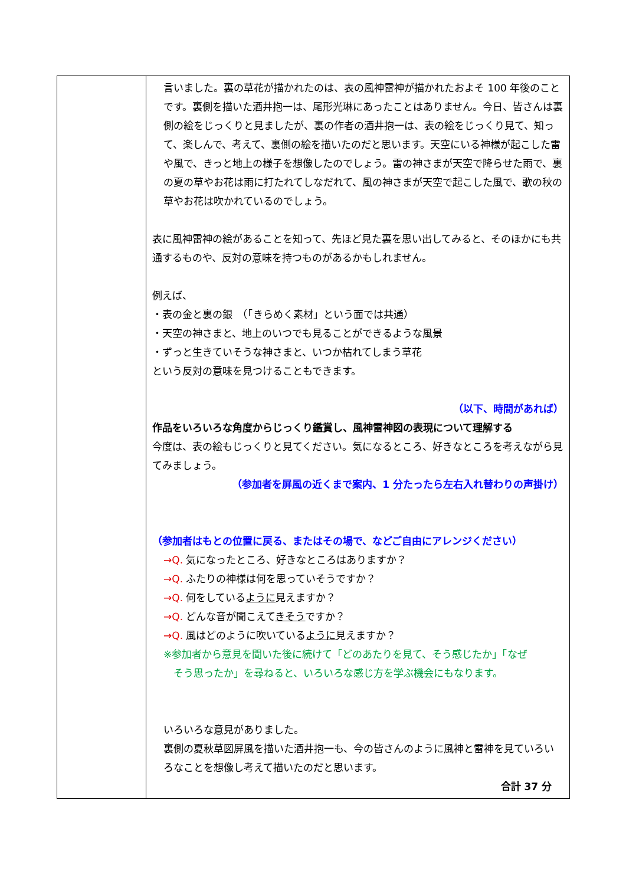| | 言いました。裏の草花が描かれたのは、表の風神雷神が描かれたおよそ 100 年後のことです。裏側を描いた酒井抱一は、尾形光琳にあったことはありません。今日、皆さんは裏側の絵をじっくりと見ましたが、裏の作者の酒井抱一は、表の絵をじっくり見て、知って、楽しんで、考えて、裏側の絵を描いたのだと思います。天空にいる神様が起こした雷や風で、きっと地上の様子を想像したのでしょう。雷の神さまが天空で降らせた雨で、裏の夏の草やお花は雨に打たれてしなだれて、風の神さまが天空で起こした風で、歌の秋の草やお花は吹かれているのでしょう。 表に風神雷神の絵があることを知って、先ほど見た裏を思い出してみると、そのほかにも共通するものや、反対の意味を持つものがあるかもしれません。 例えば、 ・表の金と裏の銀 （「きらめく素材」という面では共通） ・天空の神さまと、地上のいつでも見ることができるような風景 ・ずっと生きていそうな神さまと、いつか枯れてしまう草花 という反対の意味を見つけることもできます。 （以下、時間があれば） 作品をいろいろな角度からじっくり鑑賞し、風神雷神図の表現について理解する 今度は、表の絵もじっくりと見てください。気になるところ、好きなところを考えながら見てみましょう。 （参加者を屏風の近くまで案内、1 分たったら左右入れ替わりの声掛け） （参加者はもとの位置に戻る、またはその場で、などご自由にアレンジください） →Q. 気になったところ、好きなところはありますか？ →Q. ふたりの神様は何を思っていそうですか？ →Q. 何をしている ように 見えますか？ →Q. どんな音が聞こえて きそう ですか？ →Q. 風はどのように吹いている ように 見えますか？ ※参加者から意見を聞いた後に続けて「どのあたりを見て、そう感じたか」「なぜ そう思ったか」を尋ねると、いろいろな感じ方を学ぶ機会にもなります。 いろいろな意見がありました。 裏側の夏秋草図屏風を描いた酒井抱一も、今の皆さんのように風神と雷神を見ていろいろなことを想像し考えて描いたのだと思います。 合計 37 分 |